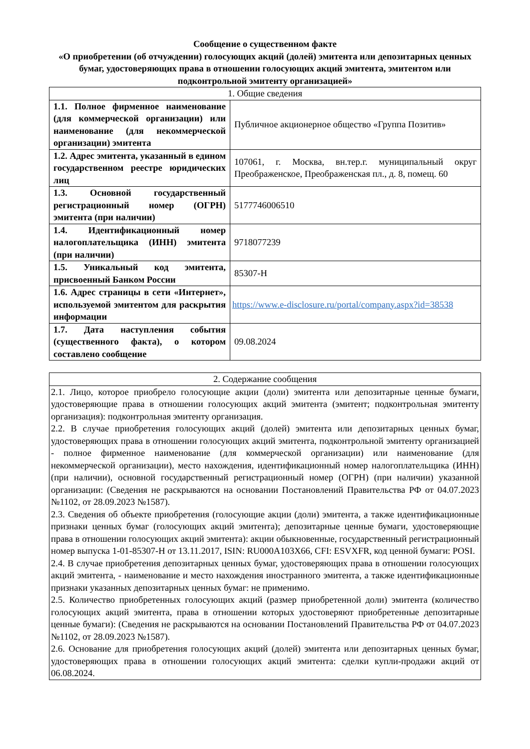Сообщение о существенном факте
«О приобретении (об отчуждении) голосующих акций (долей) эмитента или депозитарных ценных бумаг, удостоверяющих права в отношении голосующих акций эмитента, эмитентом или подконтрольной эмитенту организацией»
| 1. Общие сведения | |
| --- | --- |
| 1.1. Полное фирменное наименование (для коммерческой организации) или наименование (для некоммерческой организации) эмитента | Публичное акционерное общество «Группа Позитив» |
| 1.2. Адрес эмитента, указанный в едином государственном реестре юридических лиц | 107061, г. Москва, вн.тер.г. муниципальный округ Преображенское, Преображенская пл., д. 8, помещ. 60 |
| 1.3. Основной государственный регистрационный номер (ОГРН) эмитента (при наличии) | 5177746006510 |
| 1.4. Идентификационный номер налогоплательщика (ИНН) эмитента (при наличии) | 9718077239 |
| 1.5. Уникальный код эмитента, присвоенный Банком России | 85307-H |
| 1.6. Адрес страницы в сети «Интернет», используемой эмитентом для раскрытия информации | https://www.e-disclosure.ru/portal/company.aspx?id=38538 |
| 1.7. Дата наступления события (существенного факта), о котором составлено сообщение | 09.08.2024 |
| 2. Содержание сообщения |
| --- |
| 2.1. Лицо, которое приобрело голосующие акции (доли) эмитента или депозитарные ценные бумаги, удостоверяющие права в отношении голосующих акций эмитента (эмитент; подконтрольная эмитенту организация): подконтрольная эмитенту организация. 2.2. В случае приобретения голосующих акций (долей) эмитента или депозитарных ценных бумаг, удостоверяющих права в отношении голосующих акций эмитента, подконтрольной эмитенту организацией - полное фирменное наименование (для коммерческой организации) или наименование (для некоммерческой организации), место нахождения, идентификационный номер налогоплательщика (ИНН) (при наличии), основной государственный регистрационный номер (ОГРН) (при наличии) указанной организации: (Сведения не раскрываются на основании Постановлений Правительства РФ от 04.07.2023 №1102, от 28.09.2023 №1587). 2.3. Сведения об объекте приобретения (голосующие акции (доли) эмитента, а также идентификационные признаки ценных бумаг (голосующих акций эмитента); депозитарные ценные бумаги, удостоверяющие права в отношении голосующих акций эмитента): акции обыкновенные, государственный регистрационный номер выпуска 1-01-85307-H от 13.11.2017, ISIN: RU000A103X66, CFI: ESVXFR, код ценной бумаги: POSI. 2.4. В случае приобретения депозитарных ценных бумаг, удостоверяющих права в отношении голосующих акций эмитента, - наименование и место нахождения иностранного эмитента, а также идентификационные признаки указанных депозитарных ценных бумаг: не применимо. 2.5. Количество приобретенных голосующих акций (размер приобретенной доли) эмитента (количество голосующих акций эмитента, права в отношении которых удостоверяют приобретенные депозитарные ценные бумаги): (Сведения не раскрываются на основании Постановлений Правительства РФ от 04.07.2023 №1102, от 28.09.2023 №1587). 2.6. Основание для приобретения голосующих акций (долей) эмитента или депозитарных ценных бумаг, удостоверяющих права в отношении голосующих акций эмитента: сделки купли-продажи акций от 06.08.2024. |